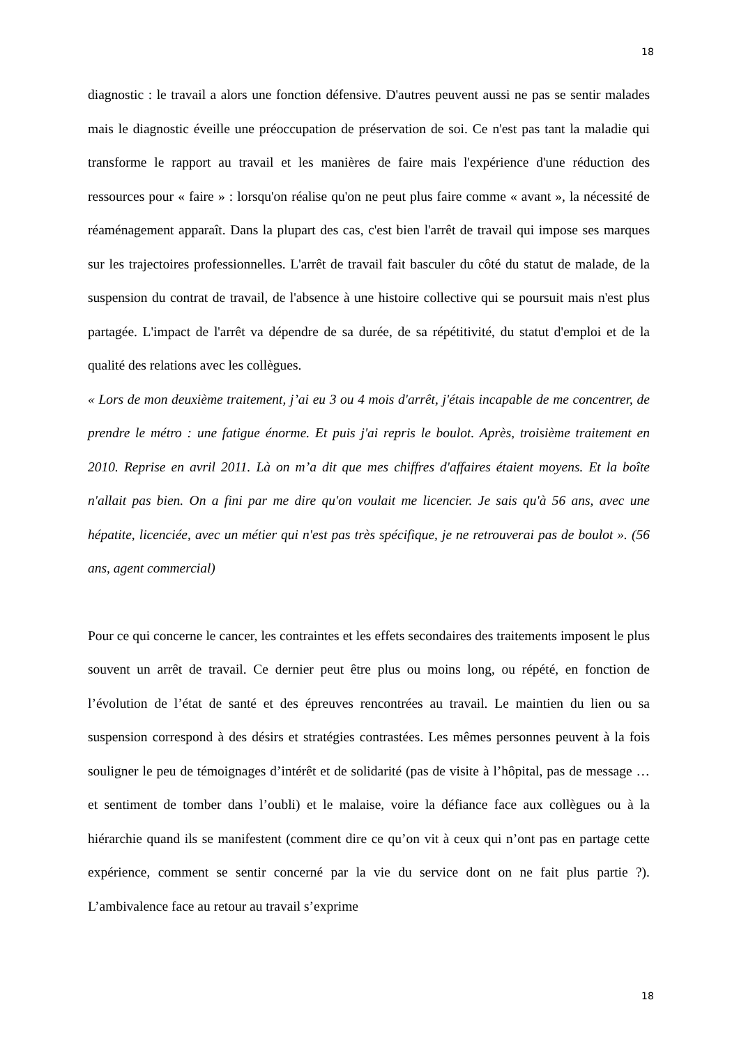18
diagnostic : le travail a alors une fonction défensive. D'autres peuvent aussi ne pas se sentir malades mais le diagnostic éveille une préoccupation de préservation de soi. Ce n'est pas tant la maladie qui transforme le rapport au travail et les manières de faire mais l'expérience d'une réduction des ressources pour « faire » : lorsqu'on réalise qu'on ne peut plus faire comme « avant », la nécessité de réaménagement apparaît. Dans la plupart des cas, c'est bien l'arrêt de travail qui impose ses marques sur les trajectoires professionnelles. L'arrêt de travail fait basculer du côté du statut de malade, de la suspension du contrat de travail, de l'absence à une histoire collective qui se poursuit mais n'est plus partagée. L'impact de l'arrêt va dépendre de sa durée, de sa répétitivité, du statut d'emploi et de la qualité des relations avec les collègues.
« Lors de mon deuxième traitement, j’ai eu 3 ou 4 mois d'arrêt, j'étais incapable de me concentrer, de prendre le métro : une fatigue énorme. Et puis j'ai repris le boulot. Après, troisième traitement en 2010. Reprise en avril 2011. Là on m’a dit que mes chiffres d'affaires étaient moyens. Et la boîte n'allait pas bien. On a fini par me dire qu'on voulait me licencier. Je sais qu'à 56 ans, avec une hépatite, licenciée, avec un métier qui n'est pas très spécifique, je ne retrouverai pas de boulot ». (56 ans, agent commercial)
Pour ce qui concerne le cancer, les contraintes et les effets secondaires des traitements imposent le plus souvent un arrêt de travail. Ce dernier peut être plus ou moins long, ou répété, en fonction de l’évolution de l’état de santé et des épreuves rencontrées au travail. Le maintien du lien ou sa suspension correspond à des désirs et stratégies contrastées. Les mêmes personnes peuvent à la fois souligner le peu de témoignages d’intérêt et de solidarité (pas de visite à l’hôpital, pas de message … et sentiment de tomber dans l’oubli) et le malaise, voire la défiance face aux collègues ou à la hiérarchie quand ils se manifestent (comment dire ce qu’on vit à ceux qui n’ont pas en partage cette expérience, comment se sentir concerné par la vie du service dont on ne fait plus partie ?). L’ambivalence face au retour au travail s’exprime
18